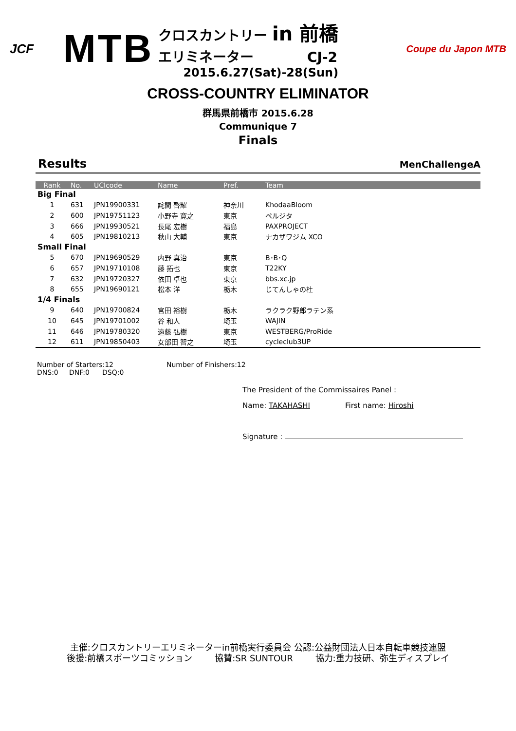JCF
MTB
クロスカントリー in 前橋
エリミネーター CJ-2
2015.6.27(Sat)-28(Sun)
Coupe du Japon MTB
CROSS-COUNTRY ELIMINATOR
群馬県前橋市 2015.6.28
Communique 7
Finals
Results MenChallengeA
| Rank | No. | UCIcode | Name | Pref. | Team |
| --- | --- | --- | --- | --- | --- |
| Big Final | | | | | |
| 1 | 631 | JPN19900331 | 詫間 啓耀 | 神奈川 | KhodaaBloom |
| 2 | 600 | JPN19751123 | 小野寺 寛之 | 東京 | ペルジタ |
| 3 | 666 | JPN19930521 | 長尾 宏樹 | 福島 | PAXPROJECT |
| 4 | 605 | JPN19810213 | 秋山 大輔 | 東京 | ナカザワジム XCO |
| Small Final | | | | | |
| 5 | 670 | JPN19690529 | 内野 真治 | 東京 | B･B･Q |
| 6 | 657 | JPN19710108 | 藤 拓也 | 東京 | T22KY |
| 7 | 632 | JPN19720327 | 依田 卓也 | 東京 | bbs.xc.jp |
| 8 | 655 | JPN19690121 | 松本 洋 | 栃木 | じてんしゃの杜 |
| 1/4 Finals | | | | | |
| 9 | 640 | JPN19700824 | 宮田 裕樹 | 栃木 | ラクラク野郎ラテン系 |
| 10 | 645 | JPN19701002 | 谷 和人 | 埼玉 | WAJIN |
| 11 | 646 | JPN19780320 | 遠藤 弘樹 | 東京 | WESTBERG/ProRide |
| 12 | 611 | JPN19850403 | 女部田 智之 | 埼玉 | cycleclub3UP |
Number of Starters:12 Number of Finishers:12
DNS:0 DNF:0 DSQ:0
The President of the Commissaires Panel :
Name: TAKAHASHI First name: Hiroshi
Signature :
主催:クロスカントリーエリミネーターin前橋実行委員会 公認:公益財団法人日本自転車競技連盟
後援:前橋スポーツコミッション 協賛:SR SUNTOUR 協力:重力技研、弥生ディスプレイ